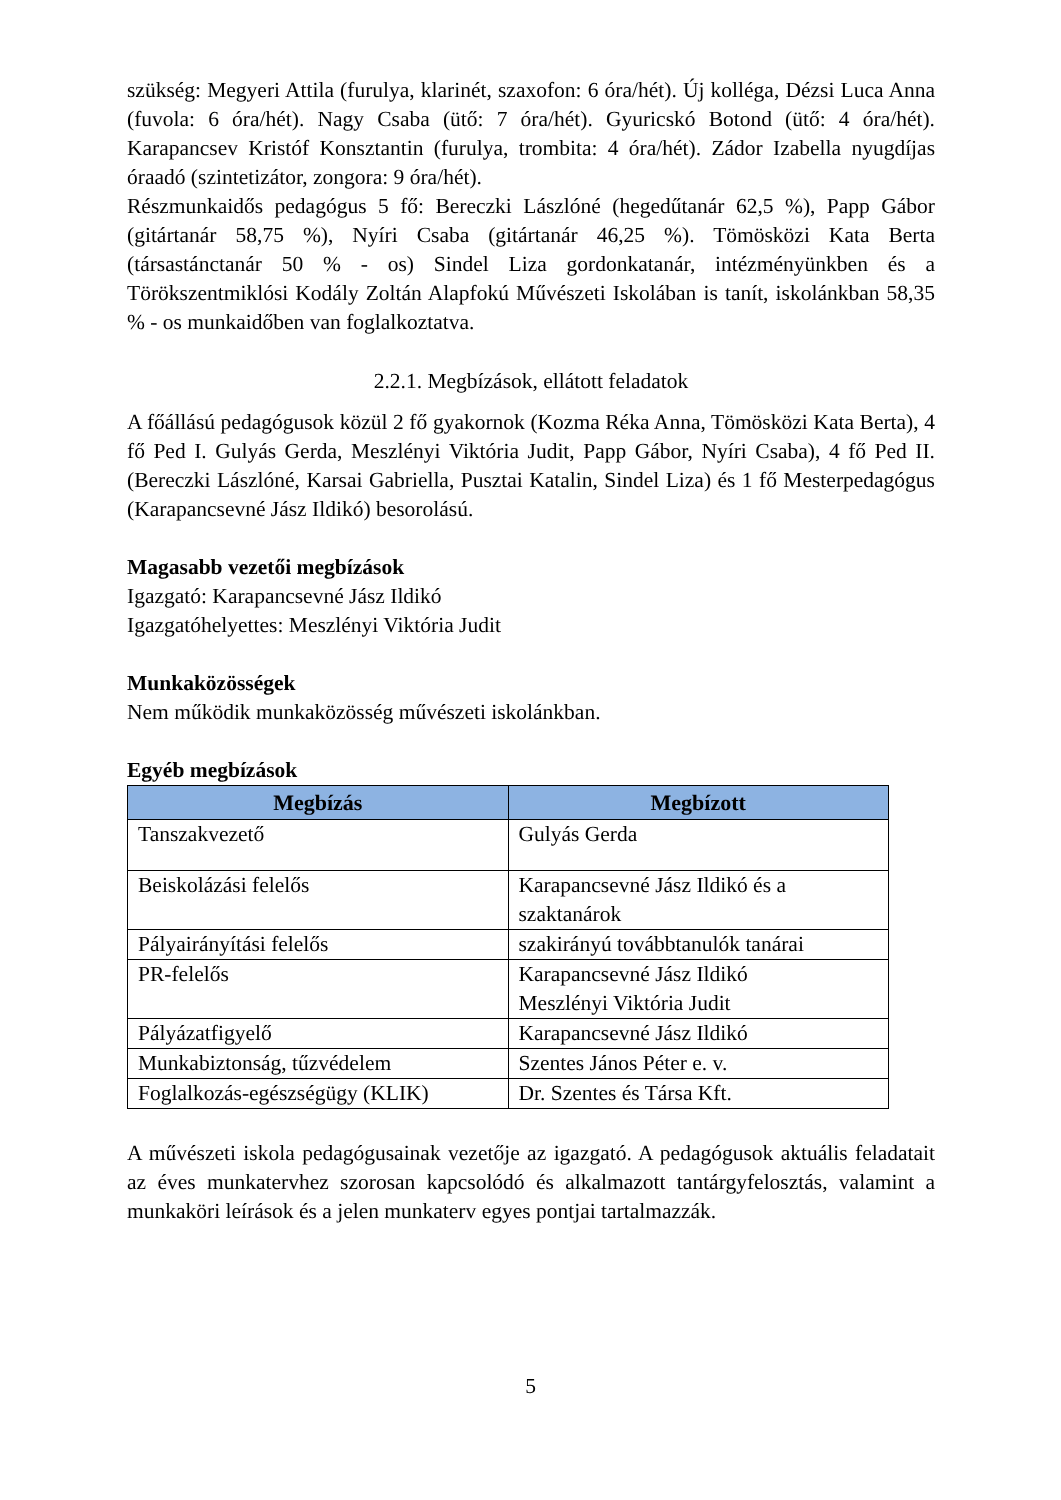szükség: Megyeri Attila (furulya, klarinét, szaxofon: 6 óra/hét). Új kolléga, Dézsi Luca Anna (fuvola: 6 óra/hét). Nagy Csaba (ütő: 7 óra/hét). Gyuricskó Botond (ütő: 4 óra/hét). Karapancsev Kristóf Konsztantin (furulya, trombita: 4 óra/hét). Zádor Izabella nyugdíjas óraadó (szintetizátor, zongora: 9 óra/hét).
Részmunkaidős pedagógus 5 fő: Bereczki Lászlóné (hegedűtanár 62,5 %), Papp Gábor (gitártanár 58,75 %), Nyíri Csaba (gitártanár 46,25 %). Tömösközi Kata Berta (társastánctanár 50 % - os) Sindel Liza gordonkatanár, intézményünkben és a Törökszentmiklósi Kodály Zoltán Alapfokú Művészeti Iskolában is tanít, iskolánkban 58,35 % - os munkaidőben van foglalkoztatva.
2.2.1. Megbízások, ellátott feladatok
A főállású pedagógusok közül 2 fő gyakornok (Kozma Réka Anna, Tömösközi Kata Berta), 4 fő Ped I. Gulyás Gerda, Meszlényi Viktória Judit, Papp Gábor, Nyíri Csaba), 4 fő Ped II. (Bereczki Lászlóné, Karsai Gabriella, Pusztai Katalin, Sindel Liza) és 1 fő Mesterpedagógus (Karapancsevné Jász Ildikó) besorolású.
Magasabb vezetői megbízások
Igazgató: Karapancsevné Jász Ildikó
Igazgatóhelyettes: Meszlényi Viktória Judit
Munkaközösségek
Nem működik munkaközösség művészeti iskolánkban.
Egyéb megbízások
| Megbízás | Megbízott |
| --- | --- |
| Tanszakvezető | Gulyás Gerda |
| Beiskolázási felelős | Karapancsevné Jász Ildikó és a szaktanárok |
| Pályairányítási felelős | szakirányú továbbtanulók tanárai |
| PR-felelős | Karapancsevné Jász Ildikó Meszlényi Viktória Judit |
| Pályázatfigyelő | Karapancsevné Jász Ildikó |
| Munkabiztonság, tűzvédelem | Szentes János Péter e. v. |
| Foglalkozás-egészségügy (KLIK) | Dr. Szentes és Társa Kft. |
A művészeti iskola pedagógusainak vezetője az igazgató. A pedagógusok aktuális feladatait az éves munkatervhez szorosan kapcsolódó és alkalmazott tantárgyfelosztás, valamint a munkaköri leírások és a jelen munkaterv egyes pontjai tartalmazzák.
5